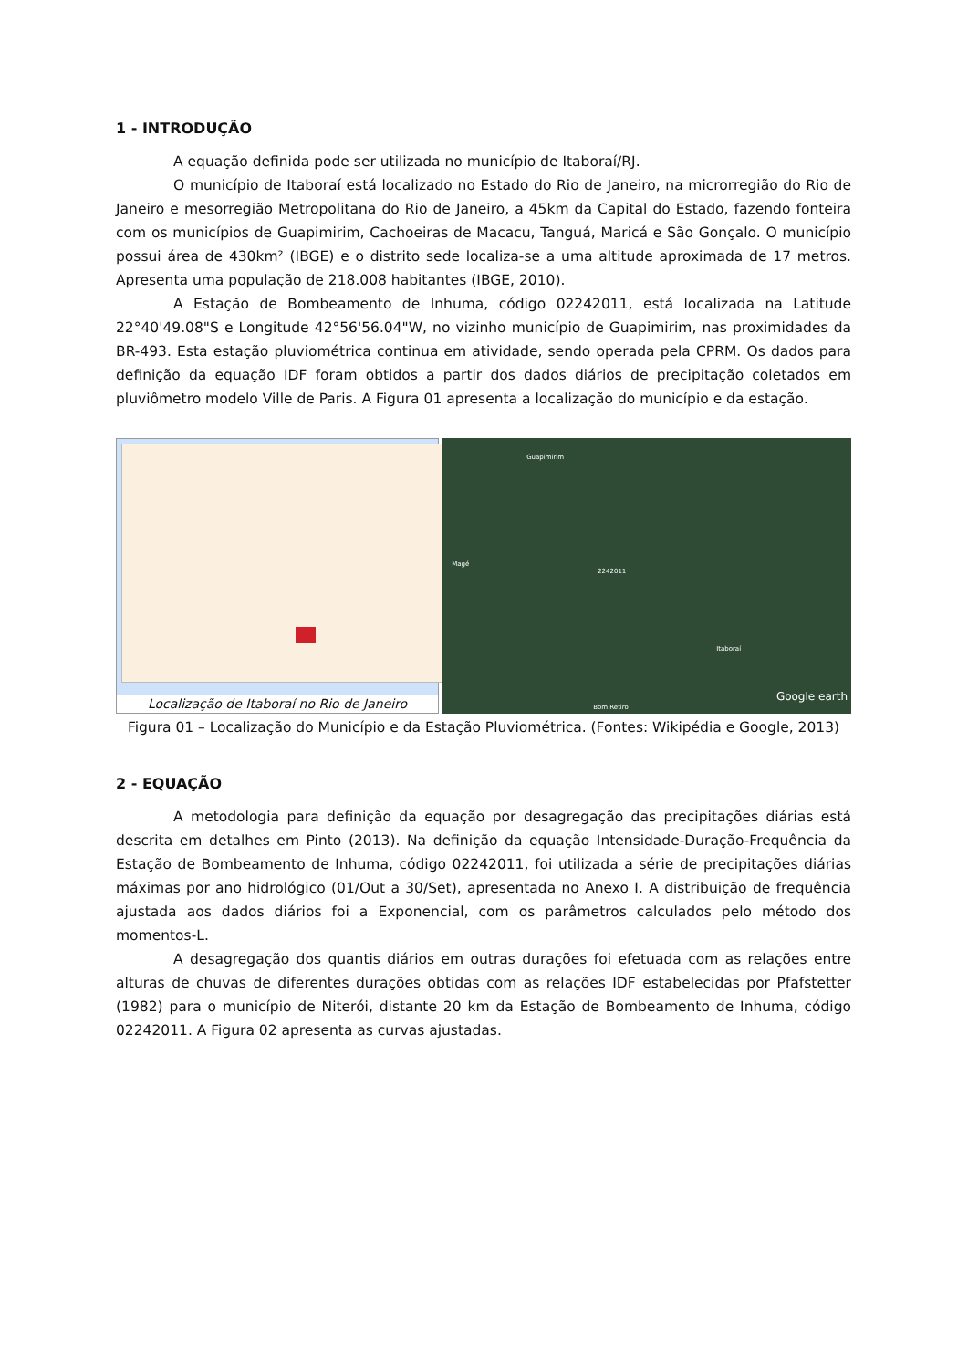1 - INTRODUÇÃO
A equação definida pode ser utilizada no município de Itaboraí/RJ.
O município de Itaboraí está localizado no Estado do Rio de Janeiro, na microrregião do Rio de Janeiro e mesorregião Metropolitana do Rio de Janeiro, a 45km da Capital do Estado, fazendo fonteira com os municípios de Guapimirim, Cachoeiras de Macacu, Tanguá, Maricá e São Gonçalo. O município possui área de 430km² (IBGE) e o distrito sede localiza-se a uma altitude aproximada de 17 metros. Apresenta uma população de 218.008 habitantes (IBGE, 2010).
A Estação de Bombeamento de Inhuma, código 02242011, está localizada na Latitude 22°40'49.08"S e Longitude 42°56'56.04"W, no vizinho município de Guapimirim, nas proximidades da BR-493. Esta estação pluviométrica continua em atividade, sendo operada pela CPRM. Os dados para definição da equação IDF foram obtidos a partir dos dados diários de precipitação coletados em pluviômetro modelo Ville de Paris. A Figura 01 apresenta a localização do município e da estação.
Localização de Itaboraí no Rio de Janeiro
Guapimirim
Magé
2242011
Itaboraí
Bom Retiro
Google earth
Figura 01 – Localização do Município e da Estação Pluviométrica. (Fontes: Wikipédia e Google, 2013)
2 - EQUAÇÃO
A metodologia para definição da equação por desagregação das precipitações diárias está descrita em detalhes em Pinto (2013). Na definição da equação Intensidade-Duração-Frequência da Estação de Bombeamento de Inhuma, código 02242011, foi utilizada a série de precipitações diárias máximas por ano hidrológico (01/Out a 30/Set), apresentada no Anexo I. A distribuição de frequência ajustada aos dados diários foi a Exponencial, com os parâmetros calculados pelo método dos momentos-L.
A desagregação dos quantis diários em outras durações foi efetuada com as relações entre alturas de chuvas de diferentes durações obtidas com as relações IDF estabelecidas por Pfafstetter (1982) para o município de Niterói, distante 20 km da Estação de Bombeamento de Inhuma, código 02242011. A Figura 02 apresenta as curvas ajustadas.